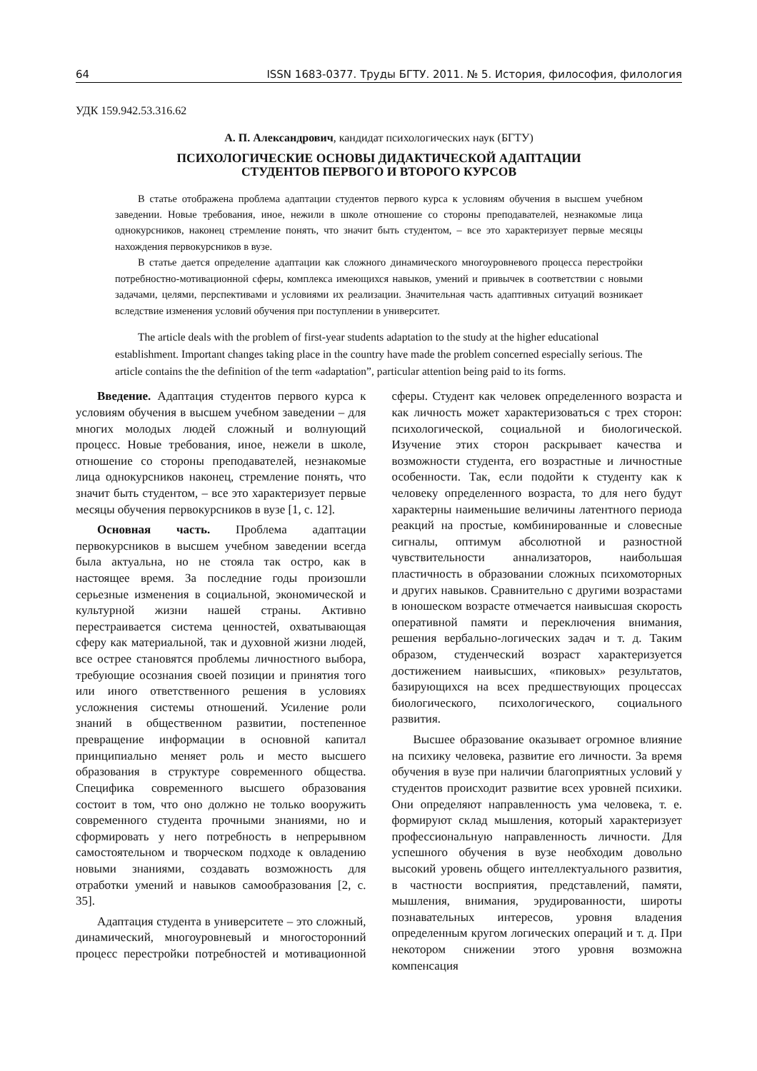64 ISSN 1683-0377. Труды БГТУ. 2011. № 5. История, философия, филология
УДК 159.942.53.316.62
А. П. Александрович, кандидат психологических наук (БГТУ)
ПСИХОЛОГИЧЕСКИЕ ОСНОВЫ ДИДАКТИЧЕСКОЙ АДАПТАЦИИ
СТУДЕНТОВ ПЕРВОГО И ВТОРОГО КУРСОВ
В статье отображена проблема адаптации студентов первого курса к условиям обучения в высшем учебном заведении. Новые требования, иное, нежили в школе отношение со стороны преподавателей, незнакомые лица однокурсников, наконец стремление понять, что значит быть студентом, – все это характеризует первые месяцы нахождения первокурсников в вузе.
В статье дается определение адаптации как сложного динамического многоуровневого процесса перестройки потребностно-мотивационной сферы, комплекса имеющихся навыков, умений и привычек в соответствии с новыми задачами, целями, перспективами и условиями их реализации. Значительная часть адаптивных ситуаций возникает вследствие изменения условий обучения при поступлении в университет.
The article deals with the problem of first-year students adaptation to the study at the higher educational establishment. Important changes taking place in the country have made the problem concerned especially serious. The article contains the the definition of the term «adaptation”, particular attention being paid to its forms.
Введение. Адаптация студентов первого курса к условиям обучения в высшем учебном заведении – для многих молодых людей сложный и волнующий процесс. Новые требования, иное, нежели в школе, отношение со стороны преподавателей, незнакомые лица однокурсников наконец, стремление понять, что значит быть студентом, – все это характеризует первые месяцы обучения первокурсников в вузе [1, с. 12].
Основная часть. Проблема адаптации первокурсников в высшем учебном заведении всегда была актуальна, но не стояла так остро, как в настоящее время. За последние годы произошли серьезные изменения в социальной, экономической и культурной жизни нашей страны. Активно перестраивается система ценностей, охватывающая сферу как материальной, так и духовной жизни людей, все острее становятся проблемы личностного выбора, требующие осознания своей позиции и принятия того или иного ответственного решения в условиях усложнения системы отношений. Усиление роли знаний в общественном развитии, постепенное превращение информации в основной капитал принципиально меняет роль и место высшего образования в структуре современного общества. Специфика современного высшего образования состоит в том, что оно должно не только вооружить современного студента прочными знаниями, но и сформировать у него потребность в непрерывном самостоятельном и творческом подходе к овладению новыми знаниями, создавать возможность для отработки умений и навыков самообразования [2, с. 35].
Адаптация студента в университете – это сложный, динамический, многоуровневый и многосторонний процесс перестройки потребностей и мотивационной сферы. Студент как человек определенного возраста и как личность может характеризоваться с трех сторон: психологической, социальной и биологической. Изучение этих сторон раскрывает качества и возможности студента, его возрастные и личностные особенности. Так, если подойти к студенту как к человеку определенного возраста, то для него будут характерны наименьшие величины латентного периода реакций на простые, комбинированные и словесные сигналы, оптимум абсолютной и разностной чувствительности аннализаторов, наибольшая пластичность в образовании сложных психомоторных и других навыков. Сравнительно с другими возрастами в юношеском возрасте отмечается наивысшая скорость оперативной памяти и переключения внимания, решения вербально-логических задач и т. д. Таким образом, студенческий возраст характеризуется достижением наивысших, «пиковых» результатов, базирующихся на всех предшествующих процессах биологического, психологического, социального развития.
Высшее образование оказывает огромное влияние на психику человека, развитие его личности. За время обучения в вузе при наличии благоприятных условий у студентов происходит развитие всех уровней психики. Они определяют направленность ума человека, т. е. формируют склад мышления, который характеризует профессиональную направленность личности. Для успешного обучения в вузе необходим довольно высокий уровень общего интеллектуального развития, в частности восприятия, представлений, памяти, мышления, внимания, эрудированности, широты познавательных интересов, уровня владения определенным кругом логических операций и т. д. При некотором снижении этого уровня возможна компенсация